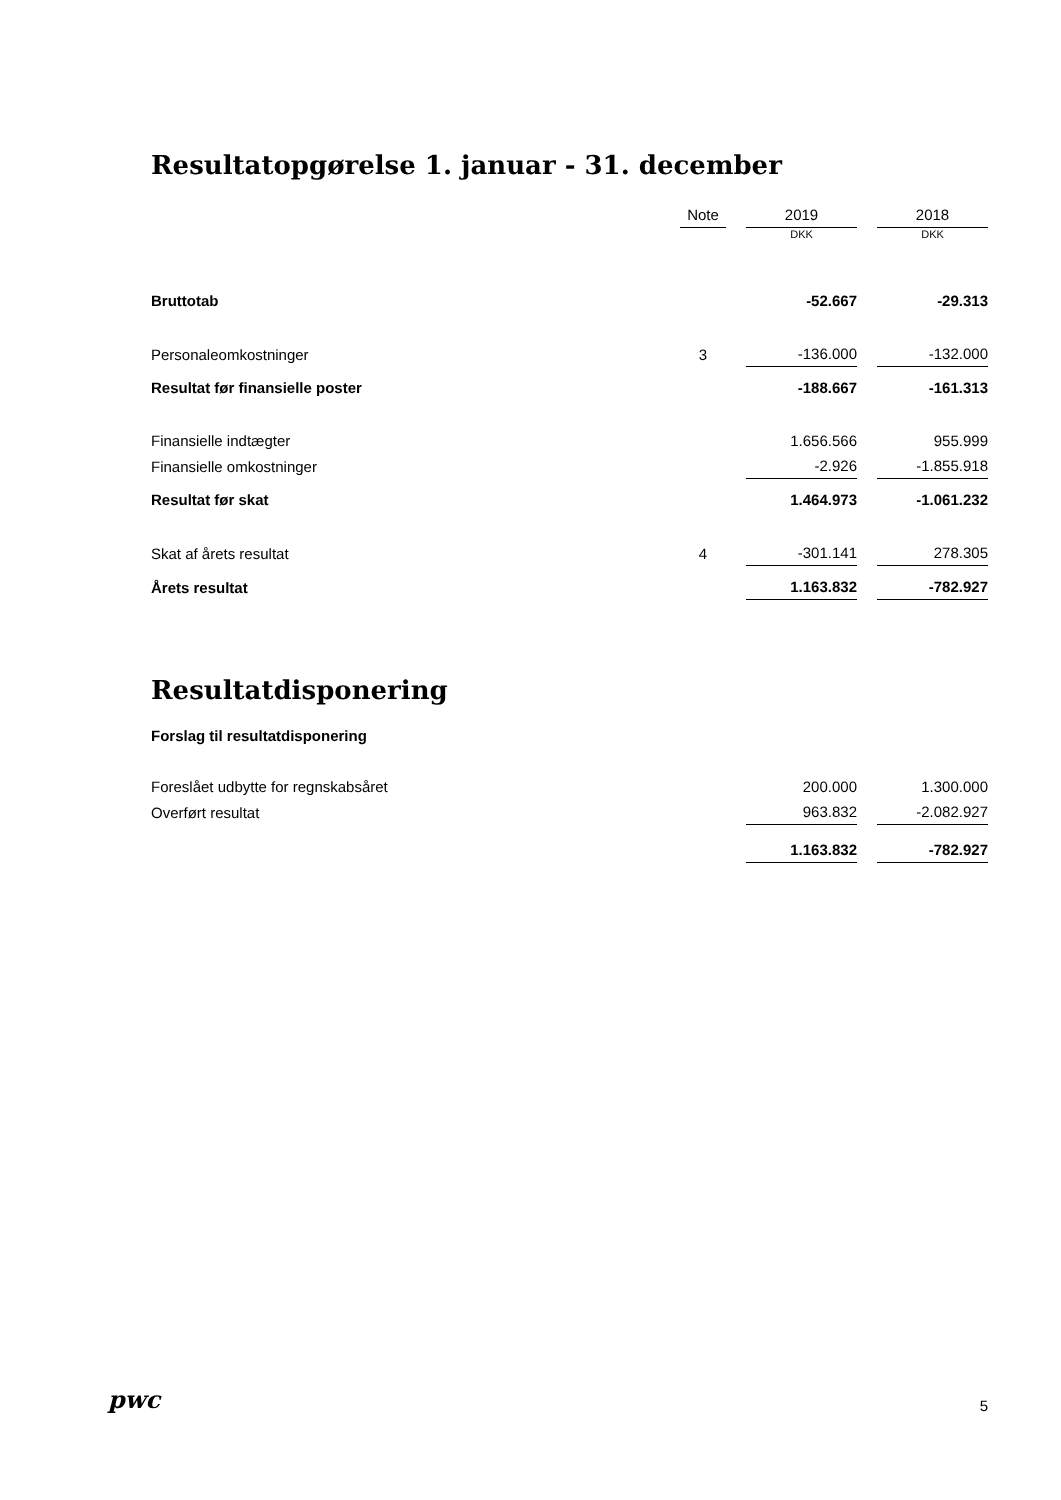Resultatopgørelse 1. januar - 31. december
| | Note | | 2019 | | 2018 |
| --- | --- | --- | --- | --- | --- |
| | | | DKK | | DKK |
| Bruttotab | | | -52.667 | | -29.313 |
| Personaleomkostninger | 3 | | -136.000 | | -132.000 |
| Resultat før finansielle poster | | | -188.667 | | -161.313 |
| Finansielle indtægter | | | 1.656.566 | | 955.999 |
| Finansielle omkostninger | | | -2.926 | | -1.855.918 |
| Resultat før skat | | | 1.464.973 | | -1.061.232 |
| Skat af årets resultat | 4 | | -301.141 | | 278.305 |
| Årets resultat | | | 1.163.832 | | -782.927 |
Resultatdisponering
Forslag til resultatdisponering
| Foreslået udbytte for regnskabsåret | | | 200.000 | | 1.300.000 |
| Overført resultat | | | 963.832 | | -2.082.927 |
| | | | 1.163.832 | | -782.927 |
pwc 5